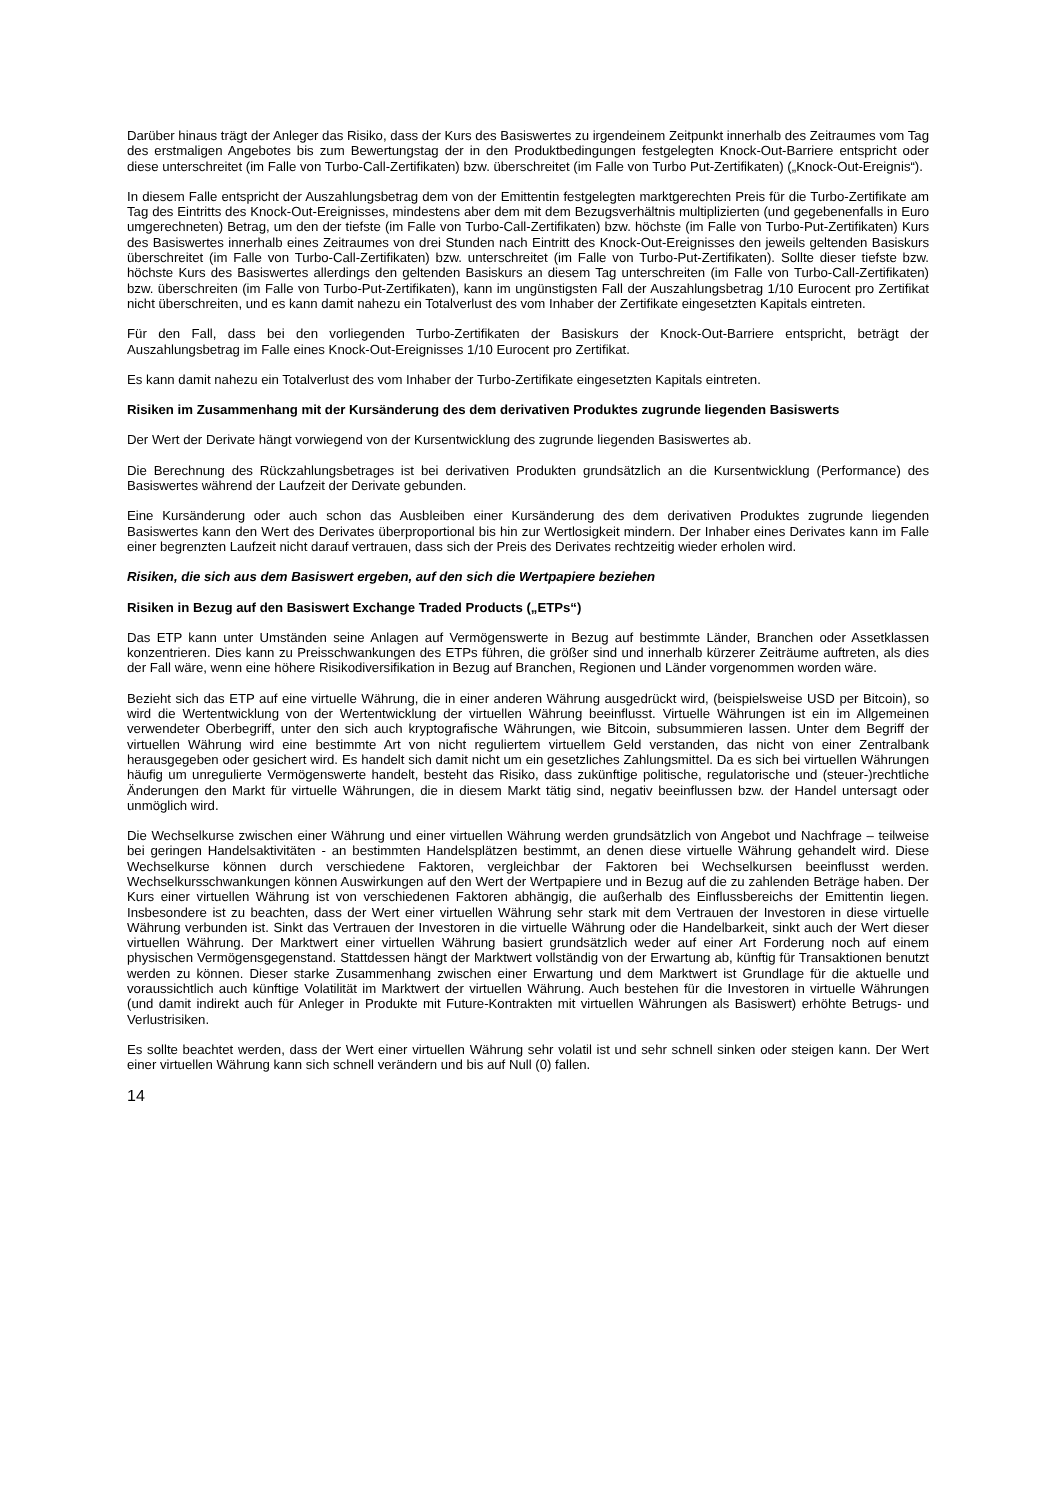Darüber hinaus trägt der Anleger das Risiko, dass der Kurs des Basiswertes zu irgendeinem Zeitpunkt innerhalb des Zeitraumes vom Tag des erstmaligen Angebotes bis zum Bewertungstag der in den Produktbedingungen festgelegten Knock-Out-Barriere entspricht oder diese unterschreitet (im Falle von Turbo-Call-Zertifikaten) bzw. überschreitet (im Falle von Turbo Put-Zertifikaten) („Knock-Out-Ereignis“).
In diesem Falle entspricht der Auszahlungsbetrag dem von der Emittentin festgelegten marktgerechten Preis für die Turbo-Zertifikate am Tag des Eintritts des Knock-Out-Ereignisses, mindestens aber dem mit dem Bezugsverhältnis multiplizierten (und gegebenenfalls in Euro umgerechneten) Betrag, um den der tiefste (im Falle von Turbo-Call-Zertifikaten) bzw. höchste (im Falle von Turbo-Put-Zertifikaten) Kurs des Basiswertes innerhalb eines Zeitraumes von drei Stunden nach Eintritt des Knock-Out-Ereignisses den jeweils geltenden Basiskurs überschreitet (im Falle von Turbo-Call-Zertifikaten) bzw. unterschreitet (im Falle von Turbo-Put-Zertifikaten). Sollte dieser tiefste bzw. höchste Kurs des Basiswertes allerdings den geltenden Basiskurs an diesem Tag unterschreiten (im Falle von Turbo-Call-Zertifikaten) bzw. überschreiten (im Falle von Turbo-Put-Zertifikaten), kann im ungünstigsten Fall der Auszahlungsbetrag 1/10 Eurocent pro Zertifikat nicht überschreiten, und es kann damit nahezu ein Totalverlust des vom Inhaber der Zertifikate eingesetzten Kapitals eintreten.
Für den Fall, dass bei den vorliegenden Turbo-Zertifikaten der Basiskurs der Knock-Out-Barriere entspricht, beträgt der Auszahlungsbetrag im Falle eines Knock-Out-Ereignisses 1/10 Eurocent pro Zertifikat.
Es kann damit nahezu ein Totalverlust des vom Inhaber der Turbo-Zertifikate eingesetzten Kapitals eintreten.
Risiken im Zusammenhang mit der Kursänderung des dem derivativen Produktes zugrunde liegenden Basiswerts
Der Wert der Derivate hängt vorwiegend von der Kursentwicklung des zugrunde liegenden Basiswertes ab.
Die Berechnung des Rückzahlungsbetrages ist bei derivativen Produkten grundsätzlich an die Kursentwicklung (Performance) des Basiswertes während der Laufzeit der Derivate gebunden.
Eine Kursänderung oder auch schon das Ausbleiben einer Kursänderung des dem derivativen Produktes zugrunde liegenden Basiswertes kann den Wert des Derivates überproportional bis hin zur Wertlosigkeit mindern. Der Inhaber eines Derivates kann im Falle einer begrenzten Laufzeit nicht darauf vertrauen, dass sich der Preis des Derivates rechtzeitig wieder erholen wird.
Risiken, die sich aus dem Basiswert ergeben, auf den sich die Wertpapiere beziehen
Risiken in Bezug auf den Basiswert Exchange Traded Products („ETPs“)
Das ETP kann unter Umständen seine Anlagen auf Vermögenswerte in Bezug auf bestimmte Länder, Branchen oder Assetklassen konzentrieren. Dies kann zu Preisschwankungen des ETPs führen, die größer sind und innerhalb kürzerer Zeiträume auftreten, als dies der Fall wäre, wenn eine höhere Risikodiversifikation in Bezug auf Branchen, Regionen und Länder vorgenommen worden wäre.
Bezieht sich das ETP auf eine virtuelle Währung, die in einer anderen Währung ausgedrückt wird, (beispielsweise USD per Bitcoin), so wird die Wertentwicklung von der Wertentwicklung der virtuellen Währung beeinflusst. Virtuelle Währungen ist ein im Allgemeinen verwendeter Oberbegriff, unter den sich auch kryptografische Währungen, wie Bitcoin, subsummieren lassen. Unter dem Begriff der virtuellen Währung wird eine bestimmte Art von nicht reguliertem virtuellem Geld verstanden, das nicht von einer Zentralbank herausgegeben oder gesichert wird. Es handelt sich damit nicht um ein gesetzliches Zahlungsmittel. Da es sich bei virtuellen Währungen häufig um unregulierte Vermögenswerte handelt, besteht das Risiko, dass zukünftige politische, regulatorische und (steuer-)rechtliche Änderungen den Markt für virtuelle Währungen, die in diesem Markt tätig sind, negativ beeinflussen bzw. der Handel untersagt oder unmöglich wird.
Die Wechselkurse zwischen einer Währung und einer virtuellen Währung werden grundsätzlich von Angebot und Nachfrage – teilweise bei geringen Handelsaktivitäten - an bestimmten Handelsplätzen bestimmt, an denen diese virtuelle Währung gehandelt wird. Diese Wechselkurse können durch verschiedene Faktoren, vergleichbar der Faktoren bei Wechselkursen beeinflusst werden. Wechselkursschwankungen können Auswirkungen auf den Wert der Wertpapiere und in Bezug auf die zu zahlenden Beträge haben. Der Kurs einer virtuellen Währung ist von verschiedenen Faktoren abhängig, die außerhalb des Einflussbereichs der Emittentin liegen. Insbesondere ist zu beachten, dass der Wert einer virtuellen Währung sehr stark mit dem Vertrauen der Investoren in diese virtuelle Währung verbunden ist. Sinkt das Vertrauen der Investoren in die virtuelle Währung oder die Handelbarkeit, sinkt auch der Wert dieser virtuellen Währung. Der Marktwert einer virtuellen Währung basiert grundsätzlich weder auf einer Art Forderung noch auf einem physischen Vermögensgegenstand. Stattdessen hängt der Marktwert vollständig von der Erwartung ab, künftig für Transaktionen benutzt werden zu können. Dieser starke Zusammenhang zwischen einer Erwartung und dem Marktwert ist Grundlage für die aktuelle und voraussichtlich auch künftige Volatilität im Marktwert der virtuellen Währung. Auch bestehen für die Investoren in virtuelle Währungen (und damit indirekt auch für Anleger in Produkte mit Future-Kontrakten mit virtuellen Währungen als Basiswert) erhöhte Betrugs- und Verlustrisiken.
Es sollte beachtet werden, dass der Wert einer virtuellen Währung sehr volatil ist und sehr schnell sinken oder steigen kann. Der Wert einer virtuellen Währung kann sich schnell verändern und bis auf Null (0) fallen.
14